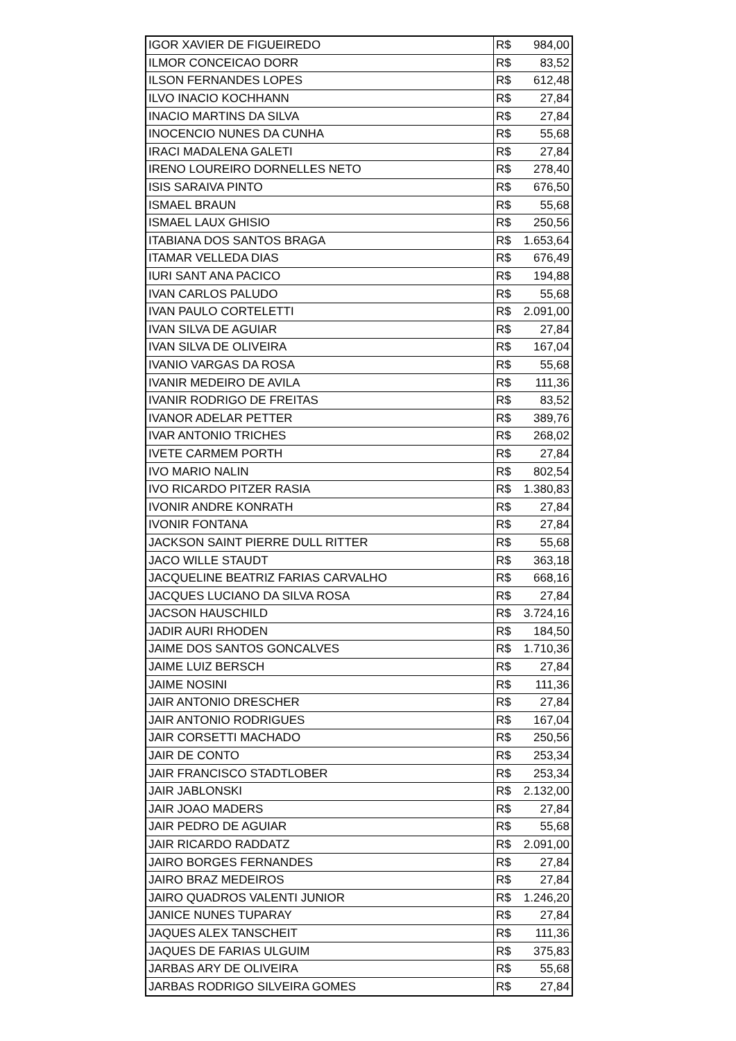| IGOR XAVIER DE FIGUEIREDO | R$ | 984,00 |
| ILMOR CONCEICAO DORR | R$ | 83,52 |
| ILSON FERNANDES LOPES | R$ | 612,48 |
| ILVO INACIO KOCHHANN | R$ | 27,84 |
| INACIO MARTINS DA SILVA | R$ | 27,84 |
| INOCENCIO NUNES DA CUNHA | R$ | 55,68 |
| IRACI MADALENA GALETI | R$ | 27,84 |
| IRENO LOUREIRO DORNELLES NETO | R$ | 278,40 |
| ISIS SARAIVA PINTO | R$ | 676,50 |
| ISMAEL BRAUN | R$ | 55,68 |
| ISMAEL LAUX GHISIO | R$ | 250,56 |
| ITABIANA DOS SANTOS BRAGA | R$ | 1.653,64 |
| ITAMAR VELLEDA DIAS | R$ | 676,49 |
| IURI SANT ANA PACICO | R$ | 194,88 |
| IVAN CARLOS PALUDO | R$ | 55,68 |
| IVAN PAULO CORTELETTI | R$ | 2.091,00 |
| IVAN SILVA DE AGUIAR | R$ | 27,84 |
| IVAN SILVA DE OLIVEIRA | R$ | 167,04 |
| IVANIO VARGAS DA ROSA | R$ | 55,68 |
| IVANIR MEDEIRO DE AVILA | R$ | 111,36 |
| IVANIR RODRIGO DE FREITAS | R$ | 83,52 |
| IVANOR ADELAR PETTER | R$ | 389,76 |
| IVAR ANTONIO TRICHES | R$ | 268,02 |
| IVETE CARMEM PORTH | R$ | 27,84 |
| IVO MARIO NALIN | R$ | 802,54 |
| IVO RICARDO PITZER RASIA | R$ | 1.380,83 |
| IVONIR ANDRE KONRATH | R$ | 27,84 |
| IVONIR FONTANA | R$ | 27,84 |
| JACKSON SAINT PIERRE DULL RITTER | R$ | 55,68 |
| JACO WILLE STAUDT | R$ | 363,18 |
| JACQUELINE BEATRIZ FARIAS CARVALHO | R$ | 668,16 |
| JACQUES LUCIANO DA SILVA ROSA | R$ | 27,84 |
| JACSON HAUSCHILD | R$ | 3.724,16 |
| JADIR AURI RHODEN | R$ | 184,50 |
| JAIME DOS SANTOS GONCALVES | R$ | 1.710,36 |
| JAIME LUIZ BERSCH | R$ | 27,84 |
| JAIME NOSINI | R$ | 111,36 |
| JAIR ANTONIO DRESCHER | R$ | 27,84 |
| JAIR ANTONIO RODRIGUES | R$ | 167,04 |
| JAIR CORSETTI MACHADO | R$ | 250,56 |
| JAIR DE CONTO | R$ | 253,34 |
| JAIR FRANCISCO STADTLOBER | R$ | 253,34 |
| JAIR JABLONSKI | R$ | 2.132,00 |
| JAIR JOAO MADERS | R$ | 27,84 |
| JAIR PEDRO DE AGUIAR | R$ | 55,68 |
| JAIR RICARDO RADDATZ | R$ | 2.091,00 |
| JAIRO BORGES FERNANDES | R$ | 27,84 |
| JAIRO BRAZ MEDEIROS | R$ | 27,84 |
| JAIRO QUADROS VALENTI JUNIOR | R$ | 1.246,20 |
| JANICE NUNES TUPARAY | R$ | 27,84 |
| JAQUES ALEX TANSCHEIT | R$ | 111,36 |
| JAQUES DE FARIAS ULGUIM | R$ | 375,83 |
| JARBAS ARY DE OLIVEIRA | R$ | 55,68 |
| JARBAS RODRIGO SILVEIRA GOMES | R$ | 27,84 |